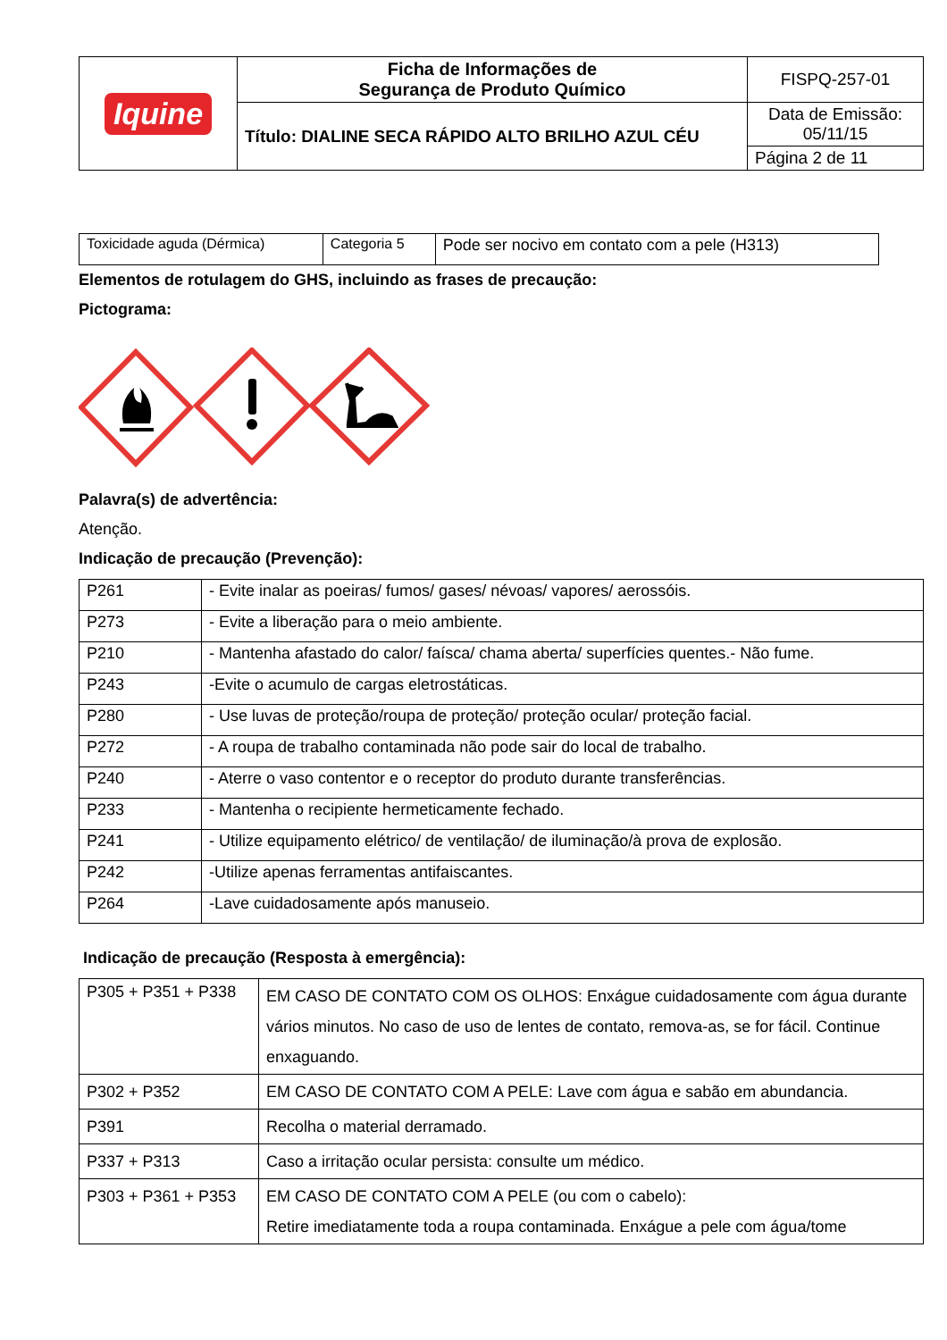| Iquine | Ficha de Informações de Segurança de Produto Químico | FISPQ-257-01 |
| | Título: DIALINE SECA RÁPIDO ALTO BRILHO AZUL CÉU | Data de Emissão: 05/11/15 |
| | | Página 2 de 11 |
| Toxicidade aguda (Dérmica) | Categoria 5 | Pode ser nocivo em contato com a pele (H313) |
Elementos de rotulagem do GHS, incluindo as frases de precaução:
Pictograma:
Palavra(s) de advertência:
Atenção.
Indicação de precaução (Prevenção):
| P261 | - Evite inalar as poeiras/ fumos/ gases/ névoas/ vapores/ aerossóis. |
| P273 | - Evite a liberação para o meio ambiente. |
| P210 | - Mantenha afastado do calor/ faísca/ chama aberta/ superfícies quentes.- Não fume. |
| P243 | -Evite o acumulo de cargas eletrostáticas. |
| P280 | - Use luvas de proteção/roupa de proteção/ proteção ocular/ proteção facial. |
| P272 | - A roupa de trabalho contaminada não pode sair do local de trabalho. |
| P240 | - Aterre o vaso contentor e o receptor do produto durante transferências. |
| P233 | - Mantenha o recipiente hermeticamente fechado. |
| P241 | - Utilize equipamento elétrico/ de ventilação/ de iluminação/à prova de explosão. |
| P242 | -Utilize apenas ferramentas antifaiscantes. |
| P264 | -Lave cuidadosamente após manuseio. |
Indicação de precaução (Resposta à emergência):
| P305 + P351 + P338 | EM CASO DE CONTATO COM OS OLHOS: Enxágue cuidadosamente com água durante vários minutos. No caso de uso de lentes de contato, remova-as, se for fácil. Continue enxaguando. |
| P302 + P352 | EM CASO DE CONTATO COM A PELE: Lave com água e sabão em abundancia. |
| P391 | Recolha o material derramado. |
| P337 + P313 | Caso a irritação ocular persista: consulte um médico. |
| P303 + P361 + P353 | EM CASO DE CONTATO COM A PELE (ou com o cabelo): Retire imediatamente toda a roupa contaminada. Enxágue a pele com água/tome |